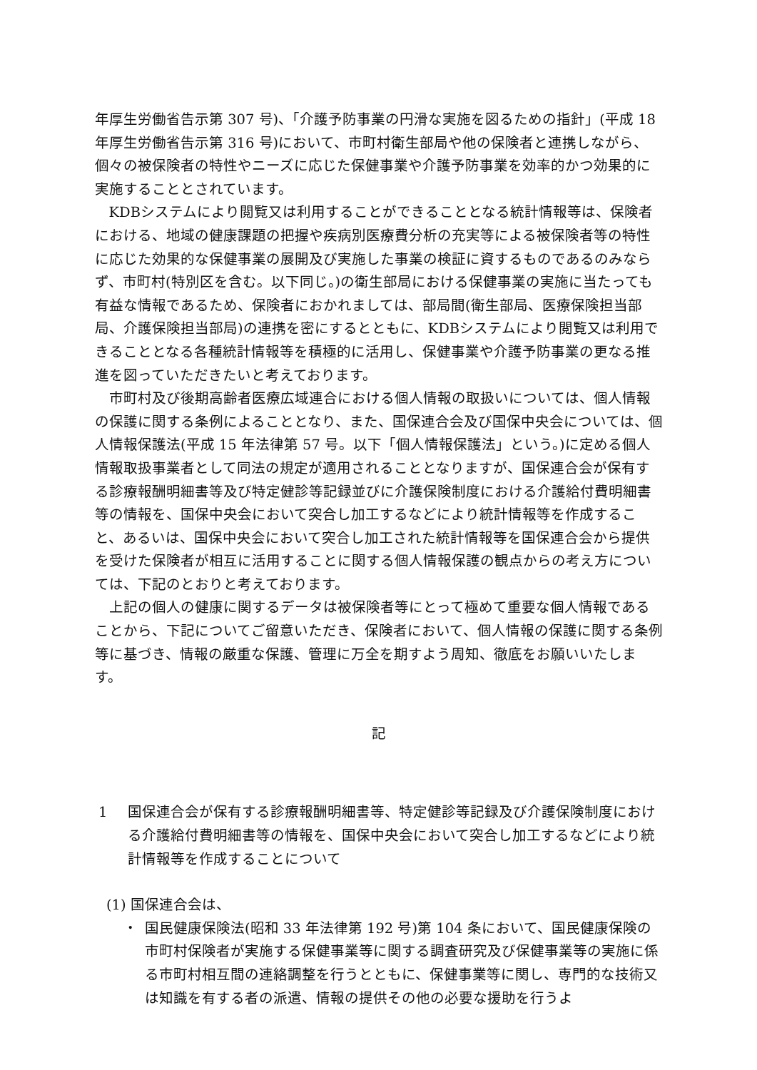年厚生労働省告示第 307 号)、「介護予防事業の円滑な実施を図るための指針」(平成 18 年厚生労働省告示第 316 号)において、市町村衛生部局や他の保険者と連携しながら、個々の被保険者の特性やニーズに応じた保健事業や介護予防事業を効率的かつ効果的に実施することとされています。
KDBシステムにより閲覧又は利用することができることとなる統計情報等は、保険者における、地域の健康課題の把握や疾病別医療費分析の充実等による被保険者等の特性に応じた効果的な保健事業の展開及び実施した事業の検証に資するものであるのみならず、市町村(特別区を含む。以下同じ。)の衛生部局における保健事業の実施に当たっても有益な情報であるため、保険者におかれましては、部局間(衛生部局、医療保険担当部局、介護保険担当部局)の連携を密にするとともに、KDBシステムにより閲覧又は利用できることとなる各種統計情報等を積極的に活用し、保健事業や介護予防事業の更なる推進を図っていただきたいと考えております。
市町村及び後期高齢者医療広域連合における個人情報の取扱いについては、個人情報の保護に関する条例によることとなり、また、国保連合会及び国保中央会については、個人情報保護法(平成 15 年法律第 57 号。以下「個人情報保護法」という。)に定める個人情報取扱事業者として同法の規定が適用されることとなりますが、国保連合会が保有する診療報酬明細書等及び特定健診等記録並びに介護保険制度における介護給付費明細書等の情報を、国保中央会において突合し加工するなどにより統計情報等を作成すること、あるいは、国保中央会において突合し加工された統計情報等を国保連合会から提供を受けた保険者が相互に活用することに関する個人情報保護の観点からの考え方については、下記のとおりと考えております。
上記の個人の健康に関するデータは被保険者等にとって極めて重要な個人情報であることから、下記についてご留意いただき、保険者において、個人情報の保護に関する条例等に基づき、情報の厳重な保護、管理に万全を期すよう周知、徹底をお願いいたします。
記
1 国保連合会が保有する診療報酬明細書等、特定健診等記録及び介護保険制度における介護給付費明細書等の情報を、国保中央会において突合し加工するなどにより統計情報等を作成することについて
(1) 国保連合会は、
・ 国民健康保険法(昭和 33 年法律第 192 号)第 104 条において、国民健康保険の市町村保険者が実施する保健事業等に関する調査研究及び保健事業等の実施に係る市町村相互間の連絡調整を行うとともに、保健事業等に関し、専門的な技術又は知識を有する者の派遣、情報の提供その他の必要な援助を行うよ